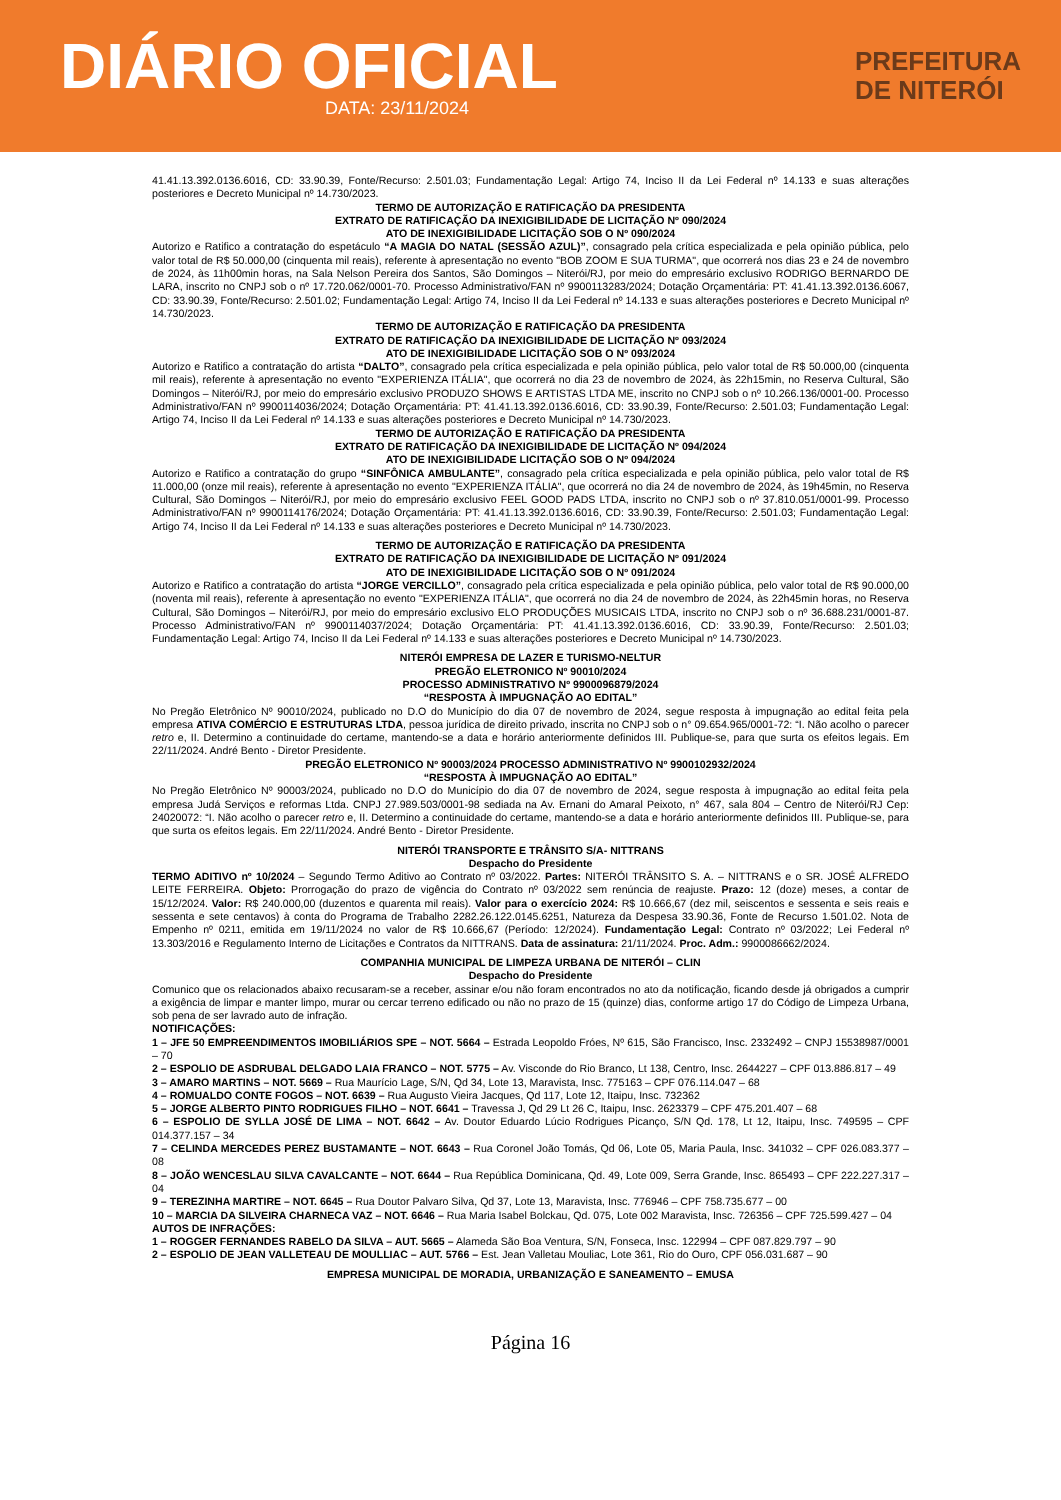DIÁRIO OFICIAL
DATA: 23/11/2024
PREFEITURA
DE NITERÓI
41.41.13.392.0136.6016, CD: 33.90.39, Fonte/Recurso: 2.501.03; Fundamentação Legal: Artigo 74, Inciso II da Lei Federal nº 14.133 e suas alterações posteriores e Decreto Municipal nº 14.730/2023.
TERMO DE AUTORIZAÇÃO E RATIFICAÇÃO DA PRESIDENTA
EXTRATO DE RATIFICAÇÃO DA INEXIGIBILIDADE DE LICITAÇÃO Nº 090/2024
ATO DE INEXIGIBILIDADE LICITAÇÃO SOB O Nº 090/2024
Autorizo e Ratifico a contratação do espetáculo “A MAGIA DO NATAL (SESSÃO AZUL)”, consagrado pela crítica especializada e pela opinião pública, pelo valor total de R$ 50.000,00 (cinquenta mil reais), referente à apresentação no evento "BOB ZOOM E SUA TURMA", que ocorrerá nos dias 23 e 24 de novembro de 2024, às 11h00min horas, na Sala Nelson Pereira dos Santos, São Domingos – Niterói/RJ, por meio do empresário exclusivo RODRIGO BERNARDO DE LARA, inscrito no CNPJ sob o nº 17.720.062/0001-70. Processo Administrativo/FAN nº 9900113283/2024; Dotação Orçamentária: PT: 41.41.13.392.0136.6067, CD: 33.90.39, Fonte/Recurso: 2.501.02; Fundamentação Legal: Artigo 74, Inciso II da Lei Federal nº 14.133 e suas alterações posteriores e Decreto Municipal nº 14.730/2023.
TERMO DE AUTORIZAÇÃO E RATIFICAÇÃO DA PRESIDENTA
EXTRATO DE RATIFICAÇÃO DA INEXIGIBILIDADE DE LICITAÇÃO Nº 093/2024
ATO DE INEXIGIBILIDADE LICITAÇÃO SOB O Nº 093/2024
Autorizo e Ratifico a contratação do artista “DALTO”, consagrado pela crítica especializada e pela opinião pública, pelo valor total de R$ 50.000,00 (cinquenta mil reais), referente à apresentação no evento "EXPERIENZA ITÁLIA", que ocorrerá no dia 23 de novembro de 2024, às 22h15min, no Reserva Cultural, São Domingos – Niterói/RJ, por meio do empresário exclusivo PRODUZO SHOWS E ARTISTAS LTDA ME, inscrito no CNPJ sob o nº 10.266.136/0001-00. Processo Administrativo/FAN nº 9900114036/2024; Dotação Orçamentária: PT: 41.41.13.392.0136.6016, CD: 33.90.39, Fonte/Recurso: 2.501.03; Fundamentação Legal: Artigo 74, Inciso II da Lei Federal nº 14.133 e suas alterações posteriores e Decreto Municipal nº 14.730/2023.
TERMO DE AUTORIZAÇÃO E RATIFICAÇÃO DA PRESIDENTA
EXTRATO DE RATIFICAÇÃO DA INEXIGIBILIDADE DE LICITAÇÃO Nº 094/2024
ATO DE INEXIGIBILIDADE LICITAÇÃO SOB O Nº 094/2024
Autorizo e Ratifico a contratação do grupo “SINFÔNICA AMBULANTE”, consagrado pela crítica especializada e pela opinião pública, pelo valor total de R$ 11.000,00 (onze mil reais), referente à apresentação no evento "EXPERIENZA ITÁLIA", que ocorrerá no dia 24 de novembro de 2024, às 19h45min, no Reserva Cultural, São Domingos – Niterói/RJ, por meio do empresário exclusivo FEEL GOOD PADS LTDA, inscrito no CNPJ sob o nº 37.810.051/0001-99. Processo Administrativo/FAN nº 9900114176/2024; Dotação Orçamentária: PT: 41.41.13.392.0136.6016, CD: 33.90.39, Fonte/Recurso: 2.501.03; Fundamentação Legal: Artigo 74, Inciso II da Lei Federal nº 14.133 e suas alterações posteriores e Decreto Municipal nº 14.730/2023.
TERMO DE AUTORIZAÇÃO E RATIFICAÇÃO DA PRESIDENTA
EXTRATO DE RATIFICAÇÃO DA INEXIGIBILIDADE DE LICITAÇÃO Nº 091/2024
ATO DE INEXIGIBILIDADE LICITAÇÃO SOB O Nº 091/2024
Autorizo e Ratifico a contratação do artista “JORGE VERCILLO”, consagrado pela crítica especializada e pela opinião pública, pelo valor total de R$ 90.000,00 (noventa mil reais), referente à apresentação no evento "EXPERIENZA ITÁLIA", que ocorrerá no dia 24 de novembro de 2024, às 22h45min horas, no Reserva Cultural, São Domingos – Niterói/RJ, por meio do empresário exclusivo ELO PRODUÇÕES MUSICAIS LTDA, inscrito no CNPJ sob o nº 36.688.231/0001-87. Processo Administrativo/FAN nº 9900114037/2024; Dotação Orçamentária: PT: 41.41.13.392.0136.6016, CD: 33.90.39, Fonte/Recurso: 2.501.03; Fundamentação Legal: Artigo 74, Inciso II da Lei Federal nº 14.133 e suas alterações posteriores e Decreto Municipal nº 14.730/2023.
NITERÓI EMPRESA DE LAZER E TURISMO-NELTUR
PREGÃO ELETRONICO Nº 90010/2024
PROCESSO ADMINISTRATIVO Nº 9900096879/2024
“RESPOSTA À IMPUGNAÇÃO AO EDITAL”
No Pregão Eletrônico Nº 90010/2024, publicado no D.O do Município do dia 07 de novembro de 2024, segue resposta à impugnação ao edital feita pela empresa ATIVA COMÉRCIO E ESTRUTURAS LTDA, pessoa jurídica de direito privado, inscrita no CNPJ sob o n° 09.654.965/0001-72: “I. Não acolho o parecer retro e, II. Determino a continuidade do certame, mantendo-se a data e horário anteriormente definidos III. Publique-se, para que surta os efeitos legais. Em 22/11/2024. André Bento - Diretor Presidente.
PREGÃO ELETRONICO Nº 90003/2024 PROCESSO ADMINISTRATIVO Nº 9900102932/2024
“RESPOSTA À IMPUGNAÇÃO AO EDITAL”
No Pregão Eletrônico Nº 90003/2024, publicado no D.O do Município do dia 07 de novembro de 2024, segue resposta à impugnação ao edital feita pela empresa Judá Serviços e reformas Ltda. CNPJ 27.989.503/0001-98 sediada na Av. Ernani do Amaral Peixoto, n° 467, sala 804 – Centro de Niterói/RJ Cep: 24020072: “I. Não acolho o parecer retro e, II. Determino a continuidade do certame, mantendo-se a data e horário anteriormente definidos III. Publique-se, para que surta os efeitos legais. Em 22/11/2024. André Bento - Diretor Presidente.
NITERÓI TRANSPORTE E TRÂNSITO S/A- NITTRANS
Despacho do Presidente
TERMO ADITIVO nº 10/2024 – Segundo Termo Aditivo ao Contrato nº 03/2022. Partes: NITERÓI TRÂNSITO S. A. – NITTRANS e o SR. JOSÉ ALFREDO LEITE FERREIRA. Objeto: Prorrogação do prazo de vigência do Contrato nº 03/2022 sem renúncia de reajuste. Prazo: 12 (doze) meses, a contar de 15/12/2024. Valor: R$ 240.000,00 (duzentos e quarenta mil reais). Valor para o exercício 2024: R$ 10.666,67 (dez mil, seiscentos e sessenta e seis reais e sessenta e sete centavos) à conta do Programa de Trabalho 2282.26.122.0145.6251, Natureza da Despesa 33.90.36, Fonte de Recurso 1.501.02. Nota de Empenho nº 0211, emitida em 19/11/2024 no valor de R$ 10.666,67 (Período: 12/2024). Fundamentação Legal: Contrato nº 03/2022; Lei Federal nº 13.303/2016 e Regulamento Interno de Licitações e Contratos da NITTRANS. Data de assinatura: 21/11/2024. Proc. Adm.: 9900086662/2024.
COMPANHIA MUNICIPAL DE LIMPEZA URBANA DE NITERÓI – CLIN
Despacho do Presidente
Comunico que os relacionados abaixo recusaram-se a receber, assinar e/ou não foram encontrados no ato da notificação, ficando desde já obrigados a cumprir a exigência de limpar e manter limpo, murar ou cercar terreno edificado ou não no prazo de 15 (quinze) dias, conforme artigo 17 do Código de Limpeza Urbana, sob pena de ser lavrado auto de infração.
NOTIFICAÇÕES:
1 – JFE 50 EMPREENDIMENTOS IMOBILIÁRIOS SPE – NOT. 5664 – Estrada Leopoldo Fróes, Nº 615, São Francisco, Insc. 2332492 – CNPJ 15538987/0001 – 70
2 – ESPOLIO DE ASDRUBAL DELGADO LAIA FRANCO – NOT. 5775 – Av. Visconde do Rio Branco, Lt 138, Centro, Insc. 2644227 – CPF 013.886.817 – 49
3 – AMARO MARTINS – NOT. 5669 – Rua Maurício Lage, S/N, Qd 34, Lote 13, Maravista, Insc. 775163 – CPF 076.114.047 – 68
4 – ROMUALDO CONTE FOGOS – NOT. 6639 – Rua Augusto Vieira Jacques, Qd 117, Lote 12, Itaipu, Insc. 732362
5 – JORGE ALBERTO PINTO RODRIGUES FILHO – NOT. 6641 – Travessa J, Qd 29 Lt 26 C, Itaipu, Insc. 2623379 – CPF 475.201.407 – 68
6 – ESPOLIO DE SYLLA JOSÉ DE LIMA – NOT. 6642 – Av. Doutor Eduardo Lúcio Rodrigues Picanço, S/N Qd. 178, Lt 12, Itaipu, Insc. 749595 – CPF 014.377.157 – 34
7 – CELINDA MERCEDES PEREZ BUSTAMANTE – NOT. 6643 – Rua Coronel João Tomás, Qd 06, Lote 05, Maria Paula, Insc. 341032 – CPF 026.083.377 – 08
8 – JOÃO WENCESLAU SILVA CAVALCANTE – NOT. 6644 – Rua República Dominicana, Qd. 49, Lote 009, Serra Grande, Insc. 865493 – CPF 222.227.317 – 04
9 – TEREZINHA MARTIRE – NOT. 6645 – Rua Doutor Palvaro Silva, Qd 37, Lote 13, Maravista, Insc. 776946 – CPF 758.735.677 – 00
10 – MARCIA DA SILVEIRA CHARNECA VAZ – NOT. 6646 – Rua Maria Isabel Bolckau, Qd. 075, Lote 002 Maravista, Insc. 726356 – CPF 725.599.427 – 04
AUTOS DE INFRAÇÕES:
1 – ROGGER FERNANDES RABELO DA SILVA – AUT. 5665 – Alameda São Boa Ventura, S/N, Fonseca, Insc. 122994 – CPF 087.829.797 – 90
2 – ESPOLIO DE JEAN VALLETEAU DE MOULLIAC – AUT. 5766 – Est. Jean Valletau Mouliac, Lote 361, Rio do Ouro, CPF 056.031.687 – 90
EMPRESA MUNICIPAL DE MORADIA, URBANIZAÇÃO E SANEAMENTO – EMUSA
Página 16